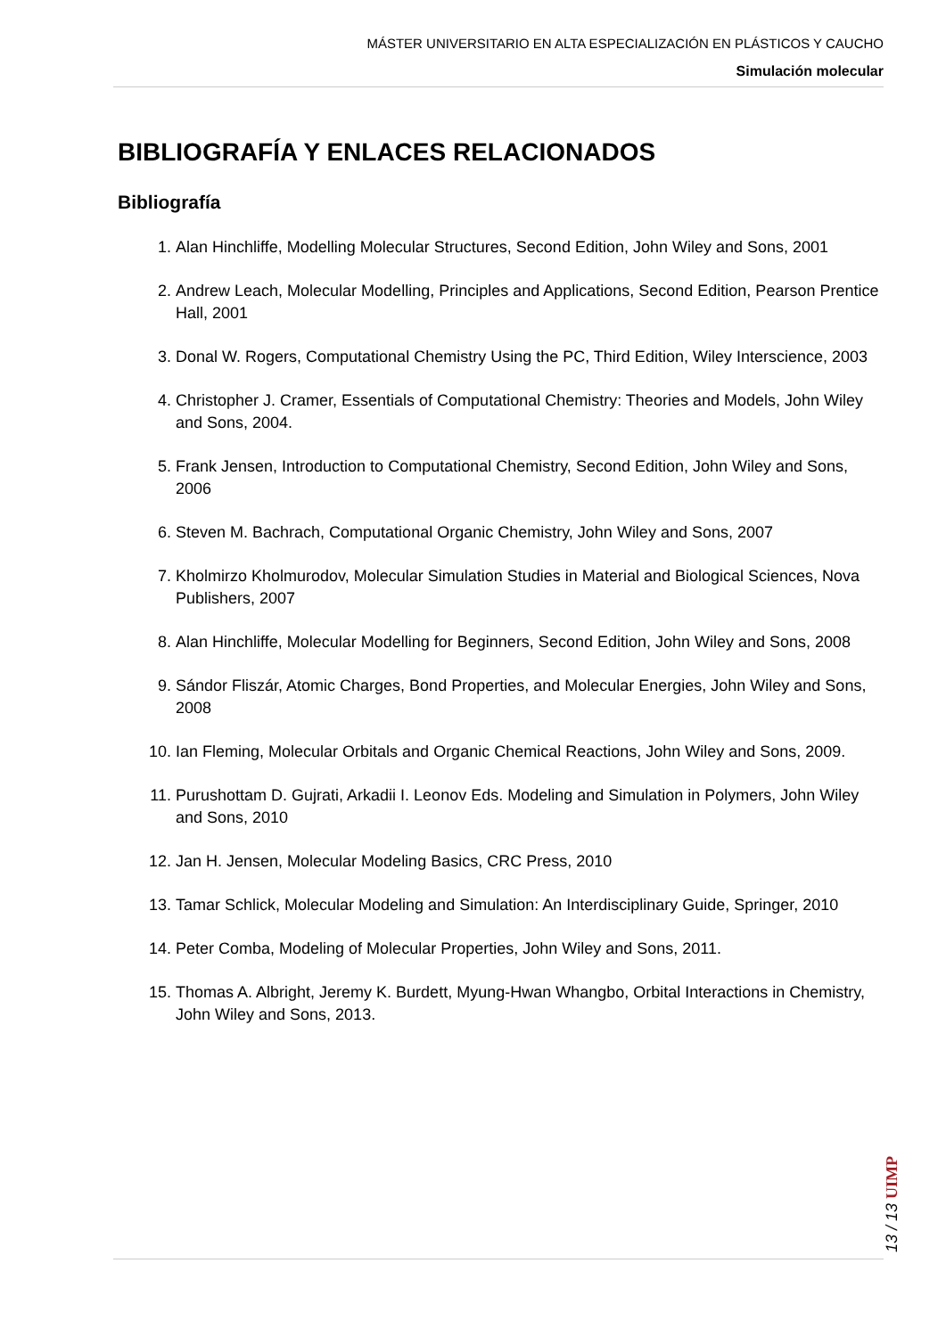MÁSTER UNIVERSITARIO EN ALTA ESPECIALIZACIÓN EN PLÁSTICOS Y CAUCHO
Simulación molecular
BIBLIOGRAFÍA Y ENLACES RELACIONADOS
Bibliografía
1. Alan Hinchliffe, Modelling Molecular Structures, Second Edition, John Wiley and Sons, 2001
2. Andrew Leach, Molecular Modelling, Principles and Applications, Second Edition, Pearson Prentice Hall, 2001
3. Donal W. Rogers, Computational Chemistry Using the PC, Third Edition, Wiley Interscience, 2003
4. Christopher J. Cramer, Essentials of Computational Chemistry: Theories and Models, John Wiley and Sons, 2004.
5. Frank Jensen, Introduction to Computational Chemistry, Second Edition, John Wiley and Sons, 2006
6. Steven M. Bachrach, Computational Organic Chemistry, John Wiley and Sons, 2007
7. Kholmirzo Kholmurodov, Molecular Simulation Studies in Material and Biological Sciences, Nova Publishers, 2007
8. Alan Hinchliffe, Molecular Modelling for Beginners, Second Edition, John Wiley and Sons, 2008
9. Sándor Fliszár, Atomic Charges, Bond Properties, and Molecular Energies, John Wiley and Sons, 2008
10. Ian Fleming, Molecular Orbitals and Organic Chemical Reactions, John Wiley and Sons, 2009.
11. Purushottam D. Gujrati, Arkadii I. Leonov Eds. Modeling and Simulation in Polymers, John Wiley and Sons, 2010
12. Jan H. Jensen, Molecular Modeling Basics, CRC Press, 2010
13. Tamar Schlick, Molecular Modeling and Simulation: An Interdisciplinary Guide, Springer, 2010
14. Peter Comba, Modeling of Molecular Properties, John Wiley and Sons, 2011.
15. Thomas A. Albright, Jeremy K. Burdett, Myung-Hwan Whangbo, Orbital Interactions in Chemistry, John Wiley and Sons, 2013.
13 / 13 UIMP